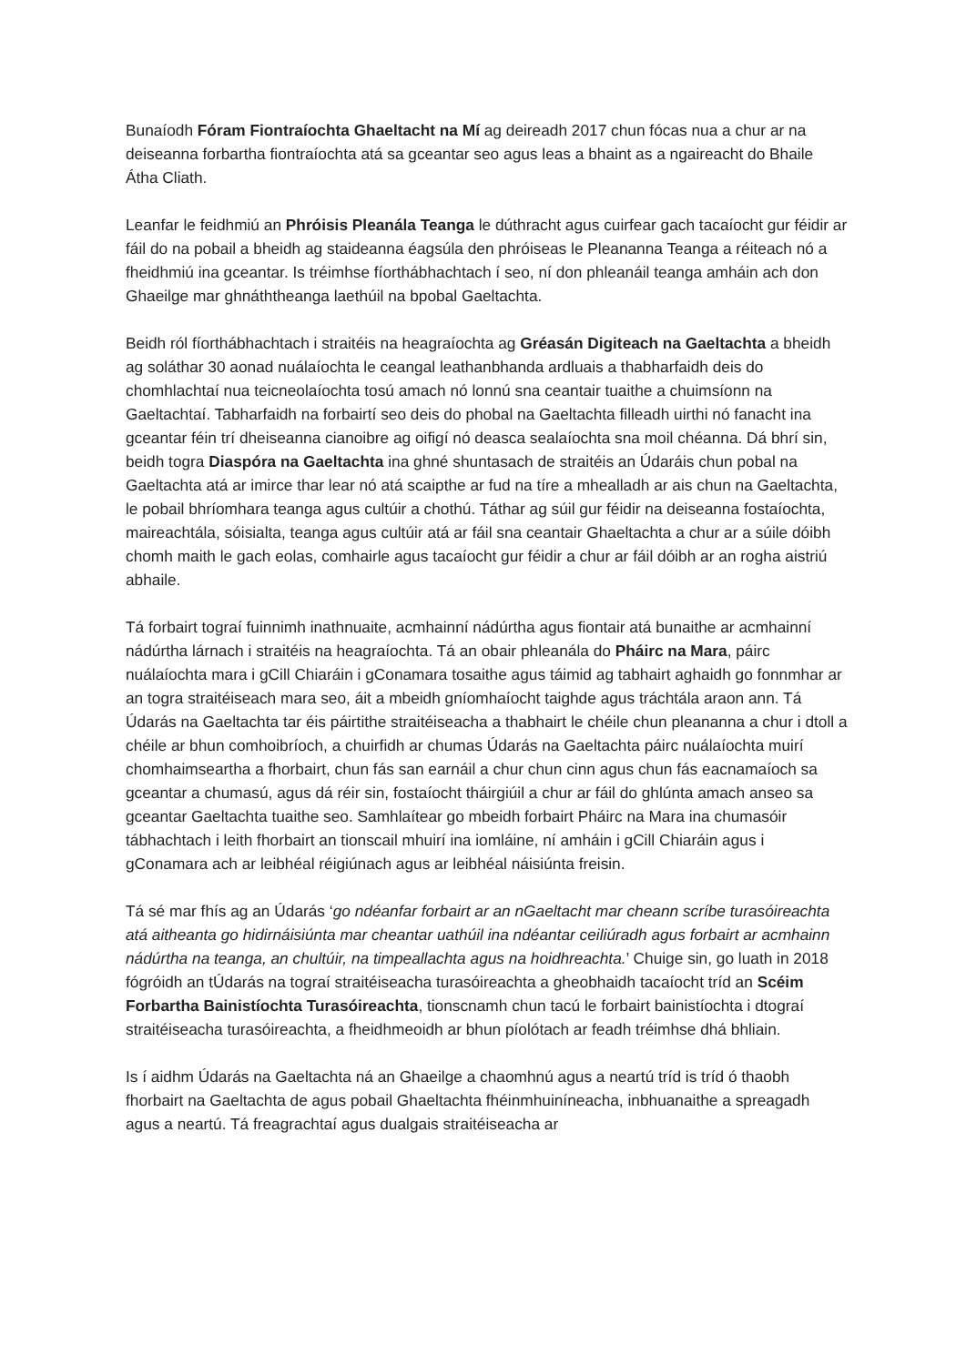Bunaíodh Fóram Fiontraíochta Ghaeltacht na Mí ag deireadh 2017 chun fócas nua a chur ar na deiseanna forbartha fiontraíochta atá sa gceantar seo agus leas a bhaint as a ngaireacht do Bhaile Átha Cliath.
Leanfar le feidhmiú an Phróisis Pleanála Teanga le dúthracht agus cuirfear gach tacaíocht gur féidir ar fáil do na pobail a bheidh ag staideanna éagsúla den phróiseas le Pleananna Teanga a réiteach nó a fheidhmiú ina gceantar. Is tréimhse fíorthábhachtach í seo, ní don phleanáil teanga amháin ach don Ghaeilge mar ghnáththeanga laethúil na bpobal Gaeltachta.
Beidh ról fíorthábhachtach i straitéis na heagraíochta ag Gréasán Digiteach na Gaeltachta a bheidh ag soláthar 30 aonad nuálaíochta le ceangal leathanbhanda ardluais a thabharfaidh deis do chomhlachtaí nua teicneolaíochta tosú amach nó lonnú sna ceantair tuaithe a chuimsíonn na Gaeltachtaí. Tabharfaidh na forbairtí seo deis do phobal na Gaeltachta filleadh uirthi nó fanacht ina gceantar féin trí dheiseanna cianoibre ag oifigí nó deasca sealaíochta sna moil chéanna. Dá bhrí sin, beidh togra Diaspóra na Gaeltachta ina ghné shuntasach de straitéis an Údaráis chun pobal na Gaeltachta atá ar imirce thar lear nó atá scaipthe ar fud na tíre a mhealladh ar ais chun na Gaeltachta, le pobail bhríomhara teanga agus cultúir a chothú. Táthar ag súil gur féidir na deiseanna fostaíochta, maireachtála, sóisialta, teanga agus cultúir atá ar fáil sna ceantair Ghaeltachta a chur ar a súile dóibh chomh maith le gach eolas, comhairle agus tacaíocht gur féidir a chur ar fáil dóibh ar an rogha aistriú abhaile.
Tá forbairt tograí fuinnimh inathnuaite, acmhainní nádúrtha agus fiontair atá bunaithe ar acmhainní nádúrtha lárnach i straitéis na heagraíochta. Tá an obair phleanála do Pháirc na Mara, páirc nuálaíochta mara i gCill Chiaráin i gConamara tosaithe agus táimid ag tabhairt aghaidh go fonnmhar ar an togra straitéiseach mara seo, áit a mbeidh gníomhaíocht taighde agus tráchtála araon ann. Tá Údarás na Gaeltachta tar éis páirtithe straitéiseacha a thabhairt le chéile chun pleananna a chur i dtoll a chéile ar bhun comhoibríoch, a chuirfidh ar chumas Údarás na Gaeltachta páirc nuálaíochta muirí chomhaimseartha a fhorbairt, chun fás san earnáil a chur chun cinn agus chun fás eacnamaíoch sa gceantar a chumasú, agus dá réir sin, fostaíocht tháirgiúil a chur ar fáil do ghlúnta amach anseo sa gceantar Gaeltachta tuaithe seo. Samhlaítear go mbeidh forbairt Pháirc na Mara ina chumasóir tábhachtach i leith fhorbairt an tionscail mhuirí ina iomláine, ní amháin i gCill Chiaráin agus i gConamara ach ar leibhéal réigiúnach agus ar leibhéal náisiúnta freisin.
Tá sé mar fhís ag an Údarás ‘go ndéanfar forbairt ar an nGaeltacht mar cheann scríbe turasóireachta atá aitheanta go hidirnáisiúnta mar cheantar uathúil ina ndéantar ceiliúradh agus forbairt ar acmhainn nádúrtha na teanga, an chultúir, na timpeallachta agus na hoidhreachta.’ Chuige sin, go luath in 2018 fógróidh an tÚdarás na tograí straitéiseacha turasóireachta a gheobhaidh tacaíocht tríd an Scéim Forbartha Bainistíochta Turasóireachta, tionscnamh chun tacú le forbairt bainistíochta i dtograí straitéiseacha turasóireachta, a fheidhmeoidh ar bhun píolótach ar feadh tréimhse dhá bhliain.
Is í aidhm Údarás na Gaeltachta ná an Ghaeilge a chaomhnú agus a neartú tríd is tríd ó thaobh fhorbairt na Gaeltachta de agus pobail Ghaeltachta fhéinmhuiníneacha, inbhuanaithe a spreagadh agus a neartú. Tá freagrachtaí agus dualgais straitéiseacha ar